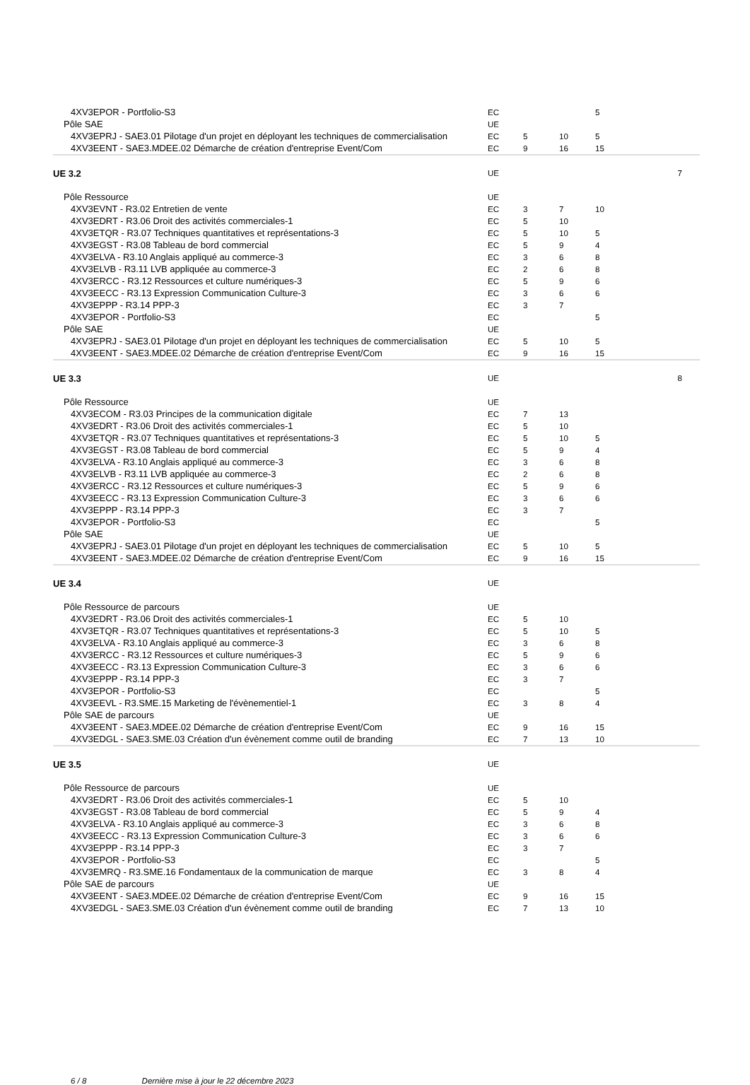| 4XV3EPOR - Portfolio-S3 | EC | | | 5 | |
| Pôle SAE | UE | | | | |
| 4XV3EPRJ - SAE3.01 Pilotage d'un projet en déployant les techniques de commercialisation | EC | 5 | 10 | 5 | |
| 4XV3EENT - SAE3.MDEE.02 Démarche de création d'entreprise Event/Com | EC | 9 | 16 | 15 | |
| UE 3.2 | UE | | | | 7 |
| Pôle Ressource | UE | | | | |
| 4XV3EVNT - R3.02 Entretien de vente | EC | 3 | 7 | 10 | |
| 4XV3EDRT - R3.06 Droit des activités commerciales-1 | EC | 5 | 10 | | |
| 4XV3ETQR - R3.07 Techniques quantitatives et représentations-3 | EC | 5 | 10 | 5 | |
| 4XV3EGST - R3.08 Tableau de bord commercial | EC | 5 | 9 | 4 | |
| 4XV3ELVA - R3.10 Anglais appliqué au commerce-3 | EC | 3 | 6 | 8 | |
| 4XV3ELVB - R3.11 LVB appliquée au commerce-3 | EC | 2 | 6 | 8 | |
| 4XV3ERCC - R3.12 Ressources et culture numériques-3 | EC | 5 | 9 | 6 | |
| 4XV3EECC - R3.13 Expression Communication Culture-3 | EC | 3 | 6 | 6 | |
| 4XV3EPPP - R3.14 PPP-3 | EC | 3 | 7 | | |
| 4XV3EPOR - Portfolio-S3 | EC | | | 5 | |
| Pôle SAE | UE | | | | |
| 4XV3EPRJ - SAE3.01 Pilotage d'un projet en déployant les techniques de commercialisation | EC | 5 | 10 | 5 | |
| 4XV3EENT - SAE3.MDEE.02 Démarche de création d'entreprise Event/Com | EC | 9 | 16 | 15 | |
| UE 3.3 | UE | | | | 8 |
| Pôle Ressource | UE | | | | |
| 4XV3ECOM - R3.03 Principes de la communication digitale | EC | 7 | 13 | | |
| 4XV3EDRT - R3.06 Droit des activités commerciales-1 | EC | 5 | 10 | | |
| 4XV3ETQR - R3.07 Techniques quantitatives et représentations-3 | EC | 5 | 10 | 5 | |
| 4XV3EGST - R3.08 Tableau de bord commercial | EC | 5 | 9 | 4 | |
| 4XV3ELVA - R3.10 Anglais appliqué au commerce-3 | EC | 3 | 6 | 8 | |
| 4XV3ELVB - R3.11 LVB appliquée au commerce-3 | EC | 2 | 6 | 8 | |
| 4XV3ERCC - R3.12 Ressources et culture numériques-3 | EC | 5 | 9 | 6 | |
| 4XV3EECC - R3.13 Expression Communication Culture-3 | EC | 3 | 6 | 6 | |
| 4XV3EPPP - R3.14 PPP-3 | EC | 3 | 7 | | |
| 4XV3EPOR - Portfolio-S3 | EC | | | 5 | |
| Pôle SAE | UE | | | | |
| 4XV3EPRJ - SAE3.01 Pilotage d'un projet en déployant les techniques de commercialisation | EC | 5 | 10 | 5 | |
| 4XV3EENT - SAE3.MDEE.02 Démarche de création d'entreprise Event/Com | EC | 9 | 16 | 15 | |
| UE 3.4 | UE | | | | |
| Pôle Ressource de parcours | UE | | | | |
| 4XV3EDRT - R3.06 Droit des activités commerciales-1 | EC | 5 | 10 | | |
| 4XV3ETQR - R3.07 Techniques quantitatives et représentations-3 | EC | 5 | 10 | 5 | |
| 4XV3ELVA - R3.10 Anglais appliqué au commerce-3 | EC | 3 | 6 | 8 | |
| 4XV3ERCC - R3.12 Ressources et culture numériques-3 | EC | 5 | 9 | 6 | |
| 4XV3EECC - R3.13 Expression Communication Culture-3 | EC | 3 | 6 | 6 | |
| 4XV3EPPP - R3.14 PPP-3 | EC | 3 | 7 | | |
| 4XV3EPOR - Portfolio-S3 | EC | | | 5 | |
| 4XV3EEVL - R3.SME.15 Marketing de l'évènementiel-1 | EC | 3 | 8 | 4 | |
| Pôle SAE de parcours | UE | | | | |
| 4XV3EENT - SAE3.MDEE.02 Démarche de création d'entreprise Event/Com | EC | 9 | 16 | 15 | |
| 4XV3EDGL - SAE3.SME.03 Création d'un évènement comme outil de branding | EC | 7 | 13 | 10 | |
| UE 3.5 | UE | | | | |
| Pôle Ressource de parcours | UE | | | | |
| 4XV3EDRT - R3.06 Droit des activités commerciales-1 | EC | 5 | 10 | | |
| 4XV3EGST - R3.08 Tableau de bord commercial | EC | 5 | 9 | 4 | |
| 4XV3ELVA - R3.10 Anglais appliqué au commerce-3 | EC | 3 | 6 | 8 | |
| 4XV3EECC - R3.13 Expression Communication Culture-3 | EC | 3 | 6 | 6 | |
| 4XV3EPPP - R3.14 PPP-3 | EC | 3 | 7 | | |
| 4XV3EPOR - Portfolio-S3 | EC | | | 5 | |
| 4XV3EMRQ - R3.SME.16 Fondamentaux de la communication de marque | EC | 3 | 8 | 4 | |
| Pôle SAE de parcours | UE | | | | |
| 4XV3EENT - SAE3.MDEE.02 Démarche de création d'entreprise Event/Com | EC | 9 | 16 | 15 | |
| 4XV3EDGL - SAE3.SME.03 Création d'un évènement comme outil de branding | EC | 7 | 13 | 10 | |
6 / 8 Dernière mise à jour le 22 décembre 2023